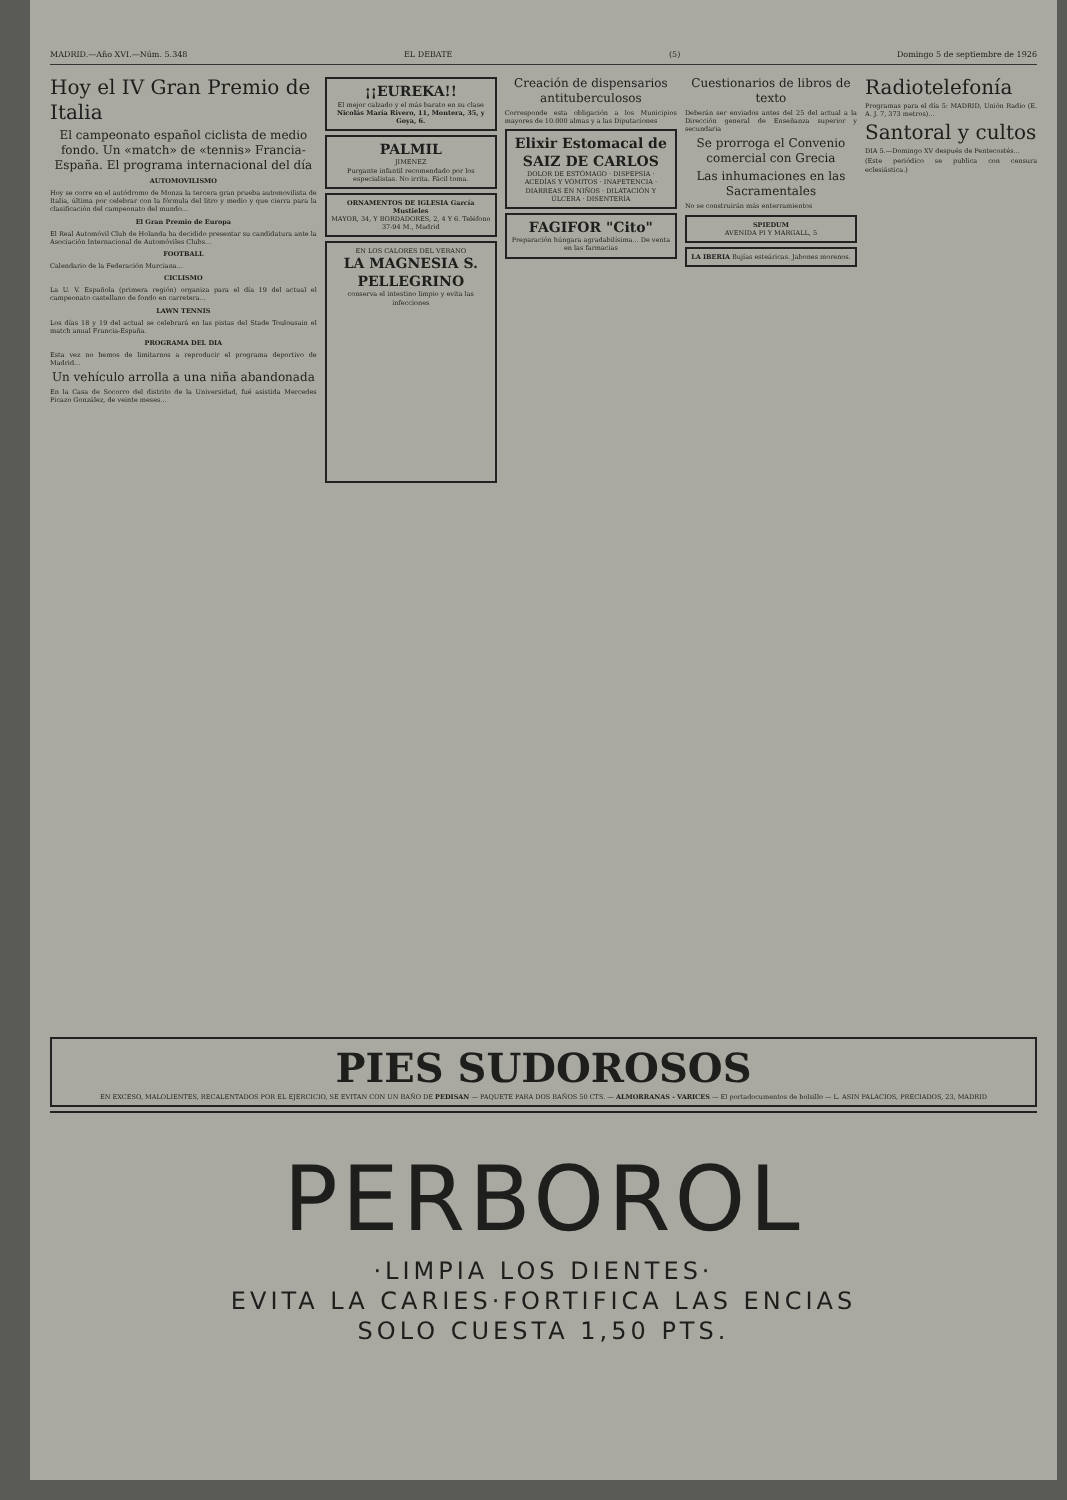MADRID.—Año XVI.—Núm. 5.348 EL DEBATE (5) Domingo 5 de septiembre de 1926
Hoy el IV Gran Premio de Italia
El campeonato español ciclista de medio fondo. Un «match» de «tennis» Francia-España. El programa internacional del día
AUTOMOVILISMO
Hoy se corre en el autódromo de Monza la tercera gran prueba automovilista de Italia, última por celebrar con la fórmula del litro y medio y que cierra para la clasificación del campeonato del mundo...
El Gran Premio de Europa
El Real Automóvil Club de Holanda ha decidido presentar su candidatura ante la Asociación Internacional de Automóviles Clubs...
FOOTBALL
Calendario de la Federación Murciana...
CICLISMO
La U. V. Española (primera región) organiza para el día 19 del actual el campeonato castellano de fondo en carretera...
LAWN TENNIS
Los días 18 y 19 del actual se celebrará en las pistas del Stade Toulousain el match anual Francia-España.
PROGRAMA DEL DIA
Esta vez no hemos de limitarnos a reproducir el programa deportivo de Madrid...
Un vehículo arrolla a una niña abandonada
En la Casa de Socorro del distrito de la Universidad, fué asistida Mercedes Picazo González, de veinte meses...
¡¡EUREKA!!
El mejor calzado y el más barato en su clase
Nicolás María Rivero, 11, Montera, 35, y Goya, 6.
PALMIL
JIMENEZ
Purgante infantil recomendado por los especialistas. No irrita. Fácil toma.
ORNAMENTOS DE IGLESIA García Mustieles
MAYOR, 34, Y BORDADORES, 2, 4 Y 6. Teléfono 37-94 M., Madrid
EN LOS CALORES DEL VERANO
LA MAGNESIA S. PELLEGRINO
conserva el intestino limpio y evita las infecciones
Creación de dispensarios antituberculosos
Corresponde esta obligación a los Municipios mayores de 10.000 almas y a las Diputaciones
Elixir Estomacal de SAIZ DE CARLOS
DOLOR DE ESTÓMAGO · DISPEPSIA · ACEDÍAS Y VÓMITOS · INAPETENCIA · DIARREAS EN NIÑOS · DILATACIÓN Y ÚLCERA · DISENTERÍA
FAGIFOR "Cito"
Preparación húngara agradabilísima... De venta en las farmacias
Cuestionarios de libros de texto
Deberán ser enviados antes del 25 del actual a la Dirección general de Enseñanza superior y secundaria
Se prorroga el Convenio comercial con Grecia
Las inhumaciones en las Sacramentales
No se construirán más enterramientos
SPIEDUM
AVENIDA PI Y MARGALL, 5
LA IBERIA Bujías esteáricas. Jabones morenos.
Radiotelefonía
Programas para el día 5: MADRID, Unión Radio (E. A. J. 7, 373 metros)...
Santoral y cultos
DIA 5.—Domingo XV después de Pentecostés...
(Este periódico se publica con censura eclesiástica.)
PIES SUDOROSOS
EN EXCESO, MALOLIENTES, RECALENTADOS POR EL EJERCICIO, SE EVITAN CON UN BAÑO DE PEDISAN — PAQUETE PARA DOS BAÑOS 50 CTS. — ALMORRANAS - VARICES — El portadocumentos de bolsillo — L. ASIN PALACIOS, PRECIADOS, 23, MADRID
PERBOROL
·LIMPIA LOS DIENTES·
EVITA LA CARIES·FORTIFICA LAS ENCIAS
SOLO CUESTA 1,50 PTS.